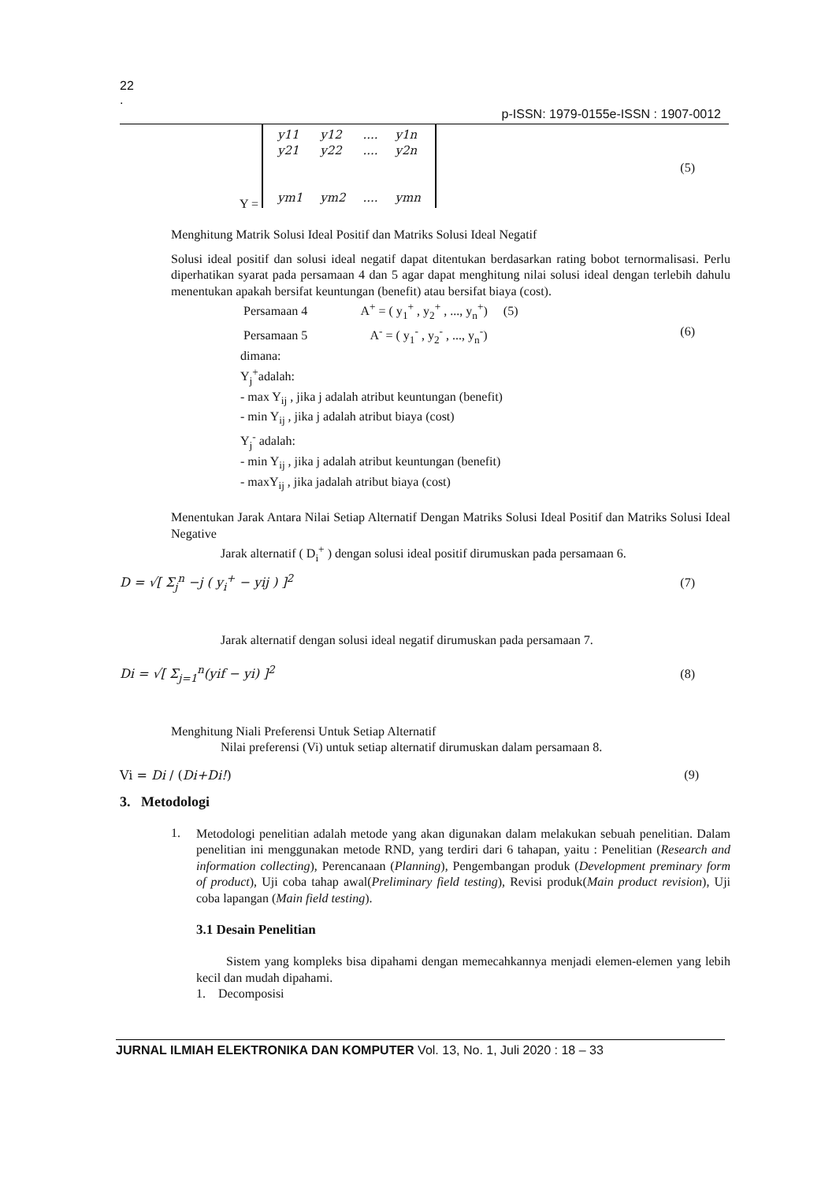22
.
p-ISSN: 1979-0155e-ISSN : 1907-0012
Y =
| y11 | y12 | .... | y1n |
| y21 | y22 | .... | y2n |
| ym1 | ym2 | .... | ymn |
(5)
Menghitung Matrik Solusi Ideal Positif dan Matriks Solusi Ideal Negatif
Solusi ideal positif dan solusi ideal negatif dapat ditentukan berdasarkan rating bobot ternormalisasi. Perlu diperhatikan syarat pada persamaan 4 dan 5 agar dapat menghitung nilai solusi ideal dengan terlebih dahulu menentukan apakah bersifat keuntungan (benefit) atau bersifat biaya (cost).
Persamaan 4 A<sup>+</sup> = ( y<sub>1</sub><sup>+</sup> , y<sub>2</sub><sup>+</sup> , ..., y<sub>n</sub><sup>+</sup>) (5)
Persamaan 5 A<sup>-</sup> = ( y<sub>1</sub><sup>-</sup> , y<sub>2</sub><sup>-</sup> , ..., y<sub>n</sub><sup>-</sup>) (6)
dimana:
Y<sub>j</sub><sup>+</sup>adalah:
- max Y<sub>ij</sub> , jika j adalah atribut keuntungan (benefit)
- min Y<sub>ij</sub> , jika j adalah atribut biaya (cost)
Y<sub>j</sub><sup>-</sup> adalah:
- min Y<sub>ij</sub> , jika j adalah atribut keuntungan (benefit)
- maxY<sub>ij</sub> , jika jadalah atribut biaya (cost)
Menentukan Jarak Antara Nilai Setiap Alternatif Dengan Matriks Solusi Ideal Positif dan Matriks Solusi Ideal Negative
Jarak alternatif ( D<sub>i</sub><sup>+</sup> ) dengan solusi ideal positif dirumuskan pada persamaan 6.
D = √[ Σ<sub>j</sub><sup>n</sup> −j ( y<sub>i</sub><sup>+</sup> − yij ) ]<sup>2</sup> (7)
Jarak alternatif dengan solusi ideal negatif dirumuskan pada persamaan 7.
Di = √[ Σ<sub>j=1</sub><sup>n</sup>(yif − yi) ]<sup>2</sup> (8)
Menghitung Niali Preferensi Untuk Setiap Alternatif
Nilai preferensi (Vi) untuk setiap alternatif dirumuskan dalam persamaan 8.
Vi = Di / (Di+Di!) (9)
3. Metodologi
1.
Metodologi penelitian adalah metode yang akan digunakan dalam melakukan sebuah penelitian. Dalam penelitian ini menggunakan metode RND, yang terdiri dari 6 tahapan, yaitu : Penelitian (Research and information collecting), Perencanaan (Planning), Pengembangan produk (Development preminary form of product), Uji coba tahap awal(Preliminary field testing), Revisi produk(Main product revision), Uji coba lapangan (Main field testing).
3.1 Desain Penelitian
Sistem yang kompleks bisa dipahami dengan memecahkannya menjadi elemen-elemen yang lebih kecil dan mudah dipahami.
1. Decomposisi
JURNAL ILMIAH ELEKTRONIKA DAN KOMPUTER Vol. 13, No. 1, Juli 2020 : 18 – 33